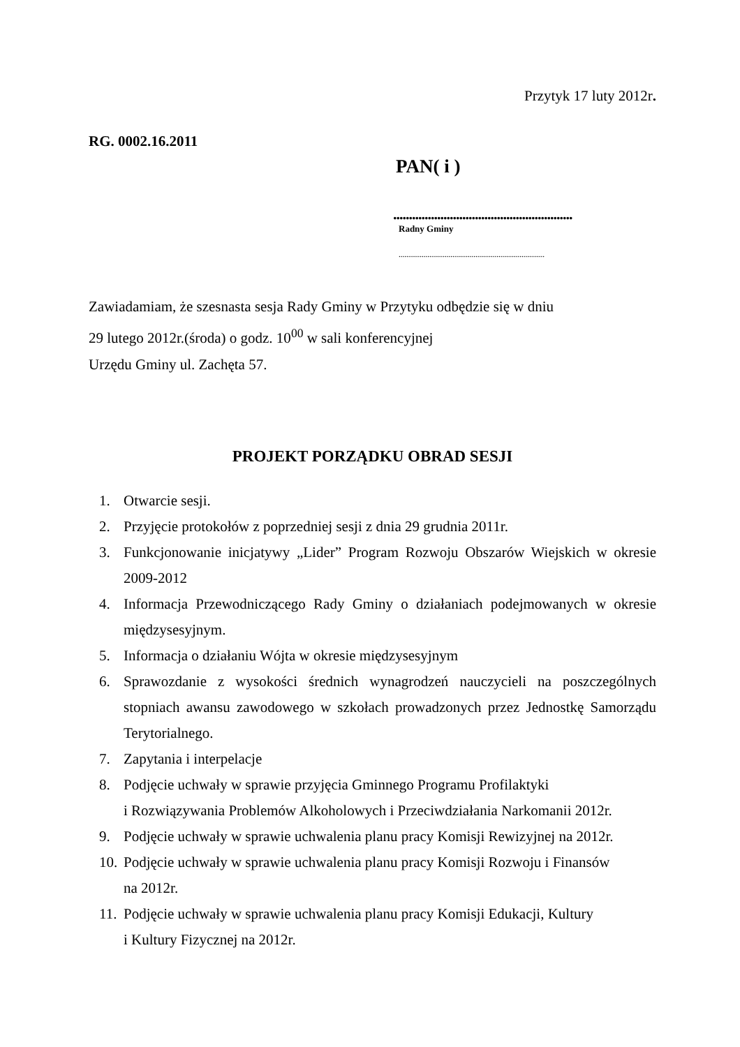Przytyk 17 luty 2012r.
RG. 0002.16.2011
PAN( i )
.........................................................
Radny Gminy
............................................................................
Zawiadamiam, że szesnasta sesja Rady Gminy w Przytyku odbędzie się w dniu
29 lutego 2012r.(środa) o godz. 10<sup>00</sup> w sali konferencyjnej
Urzędu Gminy ul. Zachęta 57.
PROJEKT PORZĄDKU OBRAD SESJI
1. Otwarcie sesji.
2. Przyjęcie protokołów z poprzedniej sesji z dnia 29 grudnia 2011r.
3. Funkcjonowanie inicjatywy „Lider” Program Rozwoju Obszarów Wiejskich w okresie 2009-2012
4. Informacja Przewodniczącego Rady Gminy o działaniach podejmowanych w okresie międzysesyjnym.
5. Informacja o działaniu Wójta w okresie międzysesyjnym
6. Sprawozdanie z wysokości średnich wynagrodzeń nauczycieli na poszczególnych stopniach awansu zawodowego w szkołach prowadzonych przez Jednostkę Samorządu Terytorialnego.
7. Zapytania i interpelacje
8. Podjęcie uchwały w sprawie przyjęcia Gminnego Programu Profilaktyki
i Rozwiązywania Problemów Alkoholowych i Przeciwdziałania Narkomanii 2012r.
9. Podjęcie uchwały w sprawie uchwalenia planu pracy Komisji Rewizyjnej na 2012r.
10. Podjęcie uchwały w sprawie uchwalenia planu pracy Komisji Rozwoju i Finansów
na 2012r.
11. Podjęcie uchwały w sprawie uchwalenia planu pracy Komisji Edukacji, Kultury
i Kultury Fizycznej na 2012r.